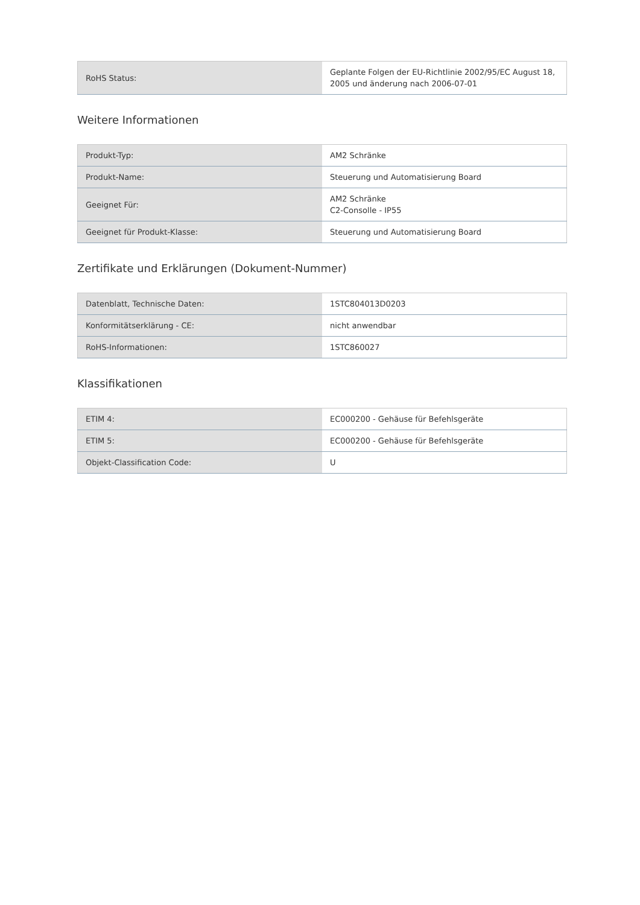| RoHS Status: | Geplante Folgen der EU-Richtlinie 2002/95/EC August 18, 2005 und änderung nach 2006-07-01 |
Weitere Informationen
| Produkt-Typ: | AM2 Schränke |
| Produkt-Name: | Steuerung und Automatisierung Board |
| Geeignet Für: | AM2 Schränke C2-Consolle - IP55 |
| Geeignet für Produkt-Klasse: | Steuerung und Automatisierung Board |
Zertifikate und Erklärungen (Dokument-Nummer)
| Datenblatt, Technische Daten: | 1STC804013D0203 |
| Konformitätserklärung - CE: | nicht anwendbar |
| RoHS-Informationen: | 1STC860027 |
Klassifikationen
| ETIM 4: | EC000200 - Gehäuse für Befehlsgeräte |
| ETIM 5: | EC000200 - Gehäuse für Befehlsgeräte |
| Objekt-Classification Code: | U |